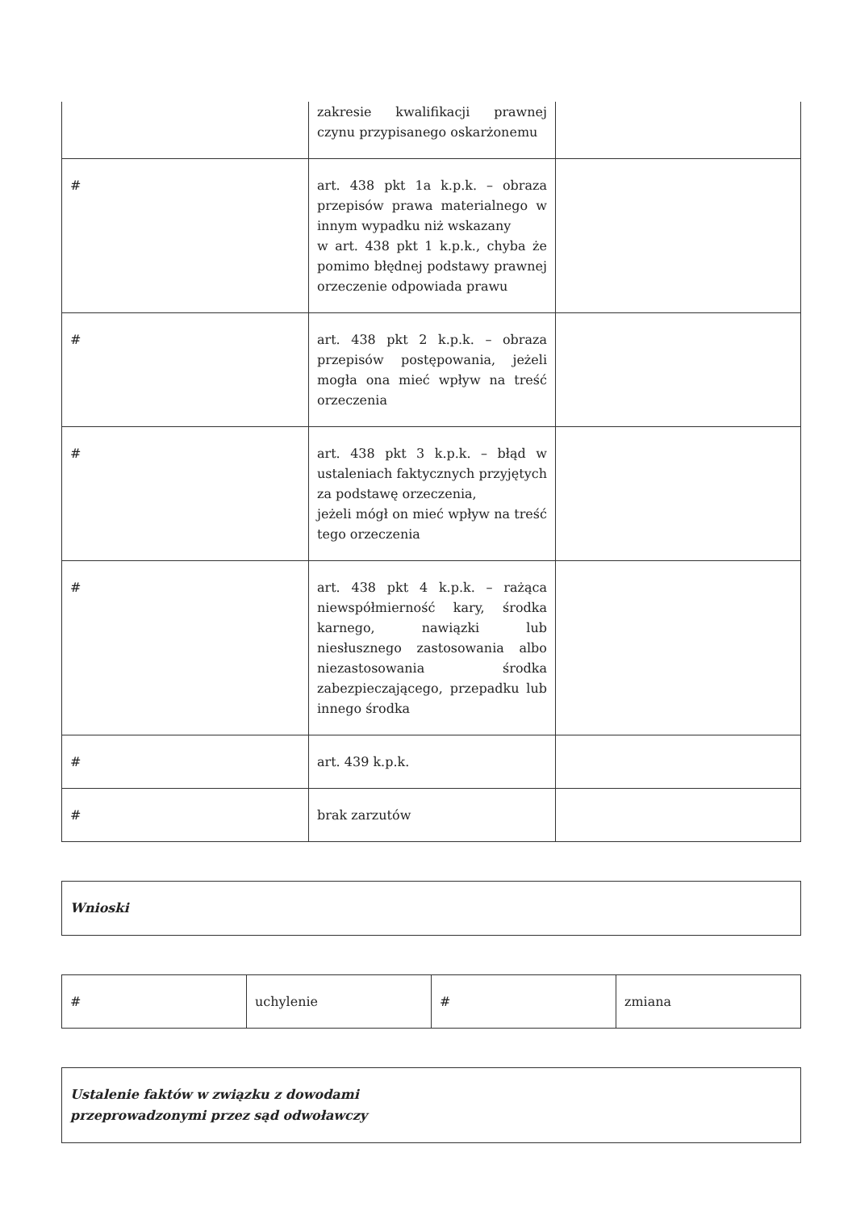| | zakresie kwalifikacji prawnej czynu przypisanego oskarżonemu | |
| # | art. 438 pkt 1a k.p.k. – obraza przepisów prawa materialnego w innym wypadku niż wskazany w art. 438 pkt 1 k.p.k., chyba że pomimo błędnej podstawy prawnej orzeczenie odpowiada prawu | |
| # | art. 438 pkt 2 k.p.k. – obraza przepisów postępowania, jeżeli mogła ona mieć wpływ na treść orzeczenia | |
| # | art. 438 pkt 3 k.p.k. – błąd w ustaleniach faktycznych przyjętych za podstawę orzeczenia, jeżeli mógł on mieć wpływ na treść tego orzeczenia | |
| # | art. 438 pkt 4 k.p.k. – rażąca niewspółmierność kary, środka karnego, nawiązki lub niesłusznego zastosowania albo niezastosowania środka zabezpieczającego, przepadku lub innego środka | |
| # | art. 439 k.p.k. | |
| # | brak zarzutów | |
Wnioski
| # | uchylenie | # | zmiana |
Ustalenie faktów w związku z dowodami
przeprowadzonymi przez sąd odwoławczy